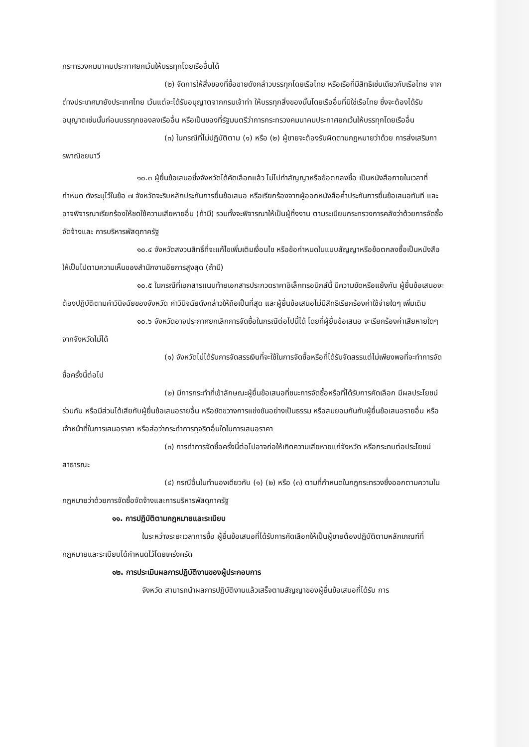กระทรวงคมนาคมประกาศยกเว้นให้บรรทุกโดยเรืออื่นได้
(๒) จัดการให้สิ่งของที่ซื้อขายดังกล่าวบรรทุกโดยเรือไทย หรือเรือที่มีสิทธิเช่นเดียวกับเรือไทย จากต่างประเทศมายังประเทศไทย เว้นแต่จะได้รับอนุญาตจากกรมเจ้าท่า ให้บรรทุกสิ่งของนั้นโดยเรืออื่นที่มิใช่เรือไทย ซึ่งจะต้องได้รับอนุญาตเช่นนั้นก่อนบรรทุกของลงเรืออื่น หรือเป็นของที่รัฐมนตรีว่าการกระทรวงคมนาคมประกาศยกเว้นให้บรรทุกโดยเรืออื่น
(๓) ในกรณีที่ไม่ปฏิบัติตาม (๑) หรือ (๒) ผู้ขายจะต้องรับผิดตามกฎหมายว่าด้วย การส่งเสริมการพาณิชยนาวี
๑๐.๓ ผู้ยื่นข้อเสนอซึ่งจังหวัดได้คัดเลือกแล้ว ไม่ไปทำสัญญาหรือข้อตกลงซื้อ เป็นหนังสือภายในเวลาที่กำหนด ดังระบุไว้ในข้อ ๗ จังหวัดจะริบหลักประกันการยื่นข้อเสนอ หรือเรียกร้องจากผู้ออกหนังสือค้ำประกันการยื่นข้อเสนอทันที และอาจพิจารณาเรียกร้องให้ชดใช้ความเสียหายอื่น (ถ้ามี) รวมทั้งจะพิจารณาให้เป็นผู้ทิ้งงาน ตามระเบียบกระทรวงการคลังว่าด้วยการจัดซื้อจัดจ้างและ การบริหารพัสดุภาครัฐ
๑๐.๔ จังหวัดสงวนสิทธิ์ที่จะแก้ไขเพิ่มเติมเงื่อนไข หรือข้อกำหนดในแบบสัญญาหรือข้อตกลงซื้อเป็นหนังสือ ให้เป็นไปตามความเห็นของสำนักงานอัยการสูงสุด (ถ้ามี)
๑๐.๕ ในกรณีที่เอกสารแนบท้ายเอกสารประกวดราคาอิเล็กทรอนิกส์นี้ มีความขัดหรือแย้งกัน ผู้ยื่นข้อเสนอจะต้องปฏิบัติตามคำวินิจฉัยของจังหวัด คำวินิจฉัยดังกล่าวให้ถือเป็นที่สุด และผู้ยื่นข้อเสนอไม่มีสิทธิเรียกร้องค่าใช้จ่ายใดๆ เพิ่มเติม
๑๐.๖ จังหวัดอาจประกาศยกเลิกการจัดซื้อในกรณีต่อไปนี้ได้ โดยที่ผู้ยื่นข้อเสนอ จะเรียกร้องค่าเสียหายใดๆ จากจังหวัดไม่ได้
(๑) จังหวัดไม่ได้รับการจัดสรรเงินที่จะใช้ในการจัดซื้อหรือที่ได้รับจัดสรรแต่ไม่เพียงพอที่จะทำการจัดซื้อครั้งนี้ต่อไป
(๒) มีการกระทำที่เข้าลักษณะผู้ยื่นข้อเสนอที่ชนะการจัดซื้อหรือที่ได้รับการคัดเลือก มีผลประโยชน์ร่วมกัน หรือมีส่วนได้เสียกับผู้ยื่นข้อเสนอรายอื่น หรือขัดขวางการแข่งขันอย่างเป็นธรรม หรือสมยอมกันกับผู้ยื่นข้อเสนอรายอื่น หรือเจ้าหน้าที่ในการเสนอราคา หรือส่อว่ากระทำการทุจริตอื่นใดในการเสนอราคา
(๓) การทำการจัดซื้อครั้งนี้ต่อไปอาจก่อให้เกิดความเสียหายแก่จังหวัด หรือกระทบต่อประโยชน์สาธารณะ
(๔) กรณีอื่นในทำนองเดียวกับ (๑) (๒) หรือ (๓) ตามที่กำหนดในกฎกระทรวงซึ่งออกตามความในกฎหมายว่าด้วยการจัดซื้อจัดจ้างและการบริหารพัสดุภาครัฐ
๑๑. การปฏิบัติตามกฎหมายและระเบียบ
ในระหว่างระยะเวลาการซื้อ ผู้ยื่นข้อเสนอที่ได้รับการคัดเลือกให้เป็นผู้ขายต้องปฏิบัติตามหลักเกณฑ์ที่กฎหมายและระเบียบได้กำหนดไว้โดยเคร่งครัด
๑๒. การประเมินผลการปฏิบัติงานของผู้ประกอบการ
จังหวัด สามารถนำผลการปฏิบัติงานแล้วเสร็จตามสัญญาของผู้ยื่นข้อเสนอที่ได้รับ การ